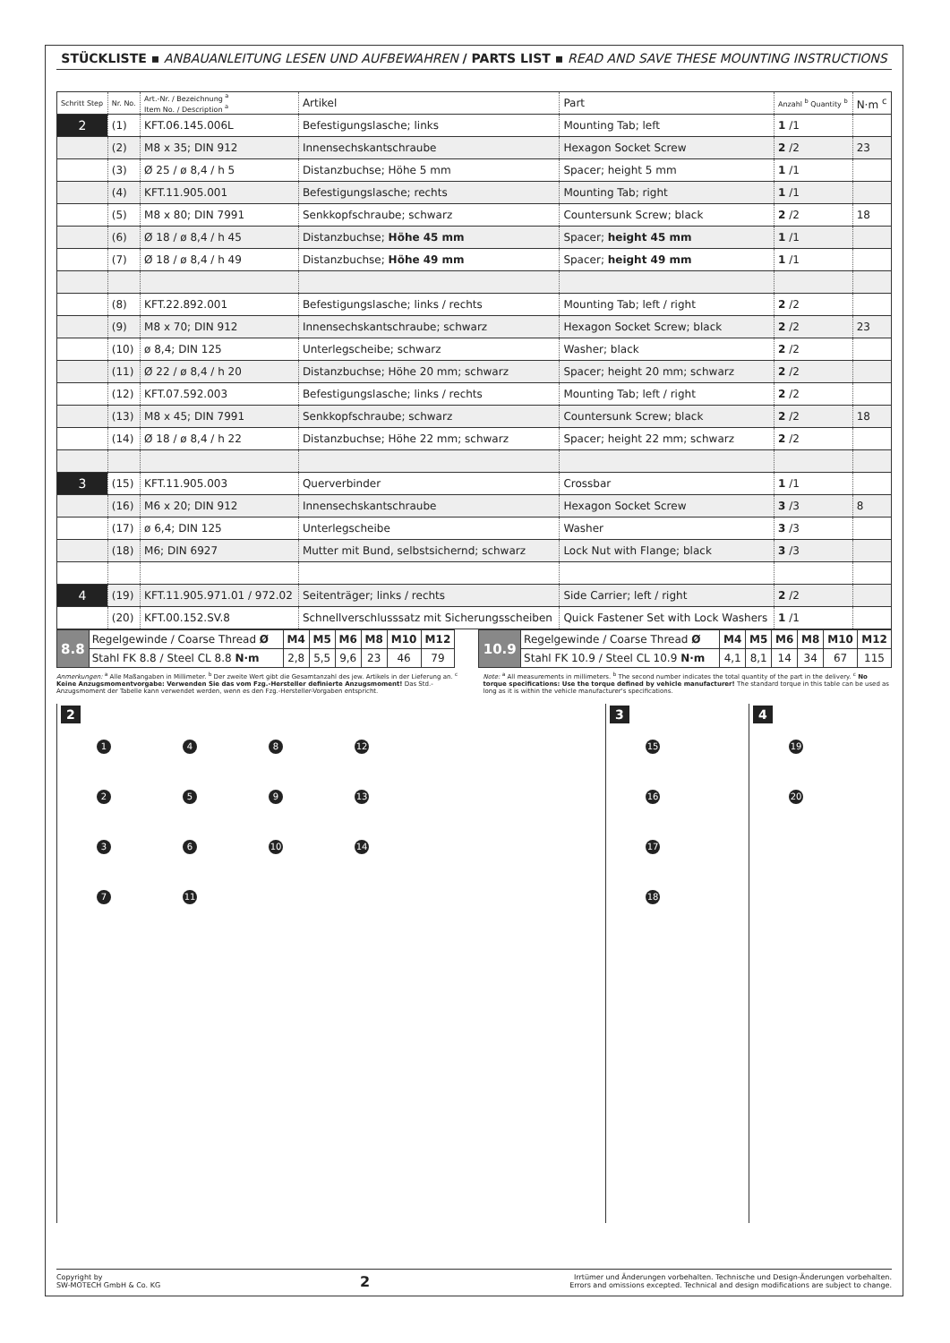STÜCKLISTE ▪ ANBAUANLEITUNG LESEN UND AUFBEWAHREN / PARTS LIST ▪ READ AND SAVE THESE MOUNTING INSTRUCTIONS
| Schritt Step | Nr. No. | Art.-Nr. / Bezeichnung <sup>a</sup> Item No. / Description <sup>a</sup> | Artikel | Part | Anzahl <sup>b</sup> Quantity <sup>b</sup> | N·m <sup>c</sup> |
| --- | --- | --- | --- | --- | --- | --- |
| 2 | (1) | KFT.06.145.006L | Befestigungslasche; links | Mounting Tab; left | 1 /1 | |
| | (2) | M8 x 35; DIN 912 | Innensechskantschraube | Hexagon Socket Screw | 2 /2 | 23 |
| | (3) | Ø 25 / ø 8,4 / h 5 | Distanzbuchse; Höhe 5 mm | Spacer; height 5 mm | 1 /1 | |
| | (4) | KFT.11.905.001 | Befestigungslasche; rechts | Mounting Tab; right | 1 /1 | |
| | (5) | M8 x 80; DIN 7991 | Senkkopfschraube; schwarz | Countersunk Screw; black | 2 /2 | 18 |
| | (6) | Ø 18 / ø 8,4 / h 45 | Distanzbuchse; Höhe 45 mm | Spacer; height 45 mm | 1 /1 | |
| | (7) | Ø 18 / ø 8,4 / h 49 | Distanzbuchse; Höhe 49 mm | Spacer; height 49 mm | 1 /1 | |
| | (8) | KFT.22.892.001 | Befestigungslasche; links / rechts | Mounting Tab; left / right | 2 /2 | |
| | (9) | M8 x 70; DIN 912 | Innensechskantschraube; schwarz | Hexagon Socket Screw; black | 2 /2 | 23 |
| | (10) | ø 8,4; DIN 125 | Unterlegscheibe; schwarz | Washer; black | 2 /2 | |
| | (11) | Ø 22 / ø 8,4 / h 20 | Distanzbuchse; Höhe 20 mm; schwarz | Spacer; height 20 mm; schwarz | 2 /2 | |
| | (12) | KFT.07.592.003 | Befestigungslasche; links / rechts | Mounting Tab; left / right | 2 /2 | |
| | (13) | M8 x 45; DIN 7991 | Senkkopfschraube; schwarz | Countersunk Screw; black | 2 /2 | 18 |
| | (14) | Ø 18 / ø 8,4 / h 22 | Distanzbuchse; Höhe 22 mm; schwarz | Spacer; height 22 mm; schwarz | 2 /2 | |
| 3 | (15) | KFT.11.905.003 | Querverbinder | Crossbar | 1 /1 | |
| | (16) | M6 x 20; DIN 912 | Innensechskantschraube | Hexagon Socket Screw | 3 /3 | 8 |
| | (17) | ø 6,4; DIN 125 | Unterlegscheibe | Washer | 3 /3 | |
| | (18) | M6; DIN 6927 | Mutter mit Bund, selbstsichernd; schwarz | Lock Nut with Flange; black | 3 /3 | |
| 4 | (19) | KFT.11.905.971.01 / 972.02 | Seitenträger; links / rechts | Side Carrier; left / right | 2 /2 | |
| | (20) | KFT.00.152.SV.8 | Schnellverschlusssatz mit Sicherungsscheiben | Quick Fastener Set with Lock Washers | 1 /1 | |
| 8.8 | Regelgewinde / Coarse Thread Ø | M4 | M5 | M6 | M8 | M10 | M12 | | 10.9 | Regelgewinde / Coarse Thread Ø | M4 | M5 | M6 | M8 | M10 | M12 |
| | Stahl FK 8.8 / Steel CL 8.8 N·m | 2,8 | 5,5 | 9,6 | 23 | 46 | 79 | | | Stahl FK 10.9 / Steel CL 10.9 N·m | 4,1 | 8,1 | 14 | 34 | 67 | 115 |
Anmerkungen: <sup>a</sup> Alle Maßangaben in Millimeter. <sup>b</sup> Der zweite Wert gibt die Gesamtanzahl des jew. Artikels in der Lieferung an. <sup>c</sup> Keine Anzugsmomentvorgabe: Verwenden Sie das vom Fzg.-Hersteller definierte Anzugsmoment! Das Std.-Anzugsmoment der Tabelle kann verwendet werden, wenn es den Fzg.-Hersteller-Vorgaben entspricht.
Note: <sup>a</sup> All measurements in millimeters. <sup>b</sup> The second number indicates the total quantity of the part in the delivery. <sup>c</sup> No torque specifications: Use the torque defined by vehicle manufacturer! The standard torque in this table can be used as long as it is within the vehicle manufacturer's specifications.
2
1 4 8 12
2 5 9 13
3 6 10 14
7 11
3
15
16
17
18
4
19
20
Copyright by
SW-MOTECH GmbH & Co. KG
2
Irrtümer und Änderungen vorbehalten. Technische und Design-Änderungen vorbehalten.
Errors and omissions excepted. Technical and design modifications are subject to change.